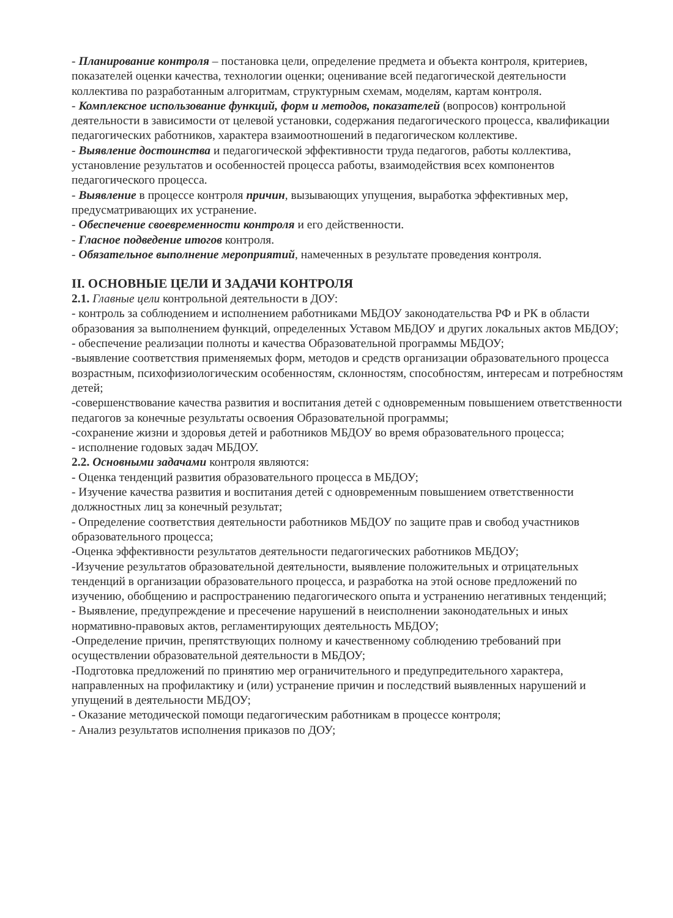- Планирование контроля – постановка цели, определение предмета и объекта контроля, критериев, показателей оценки качества, технологии оценки; оценивание всей педагогической деятельности коллектива по разработанным алгоритмам, структурным схемам, моделям, картам контроля.
- Комплексное использование функций, форм и методов, показателей (вопросов) контрольной деятельности в зависимости от целевой установки, содержания педагогического процесса, квалификации педагогических работников, характера взаимоотношений в педагогическом коллективе.
- Выявление достоинства и педагогической эффективности труда педагогов, работы коллектива, установление результатов и особенностей процесса работы, взаимодействия всех компонентов педагогического процесса.
- Выявление в процессе контроля причин, вызывающих упущения, выработка эффективных мер, предусматривающих их устранение.
- Обеспечение своевременности контроля и его действенности.
- Гласное подведение итогов контроля.
- Обязательное выполнение мероприятий, намеченных в результате проведения контроля.
II. ОСНОВНЫЕ ЦЕЛИ И ЗАДАЧИ КОНТРОЛЯ
2.1. Главные цели контрольной деятельности в ДОУ:
- контроль за соблюдением и исполнением работниками МБДОУ законодательства РФ и РК в области образования за выполнением функций, определенных Уставом МБДОУ и других локальных актов МБДОУ;
- обеспечение реализации полноты и качества Образовательной программы МБДОУ;
-выявление соответствия применяемых форм, методов и средств организации образовательного процесса возрастным, психофизиологическим особенностям, склонностям, способностям, интересам и потребностям детей;
-совершенствование качества развития и воспитания детей с одновременным повышением ответственности педагогов за конечные результаты освоения Образовательной программы;
-сохранение жизни и здоровья детей и работников МБДОУ во время образовательного процесса;
- исполнение годовых задач МБДОУ.
2.2. Основными задачами контроля являются:
- Оценка тенденций развития образовательного процесса в МБДОУ;
- Изучение качества развития и воспитания детей с одновременным повышением ответственности должностных лиц за конечный результат;
- Определение соответствия деятельности работников МБДОУ по защите прав и свобод участников образовательного процесса;
-Оценка эффективности результатов деятельности педагогических работников МБДОУ;
-Изучение результатов образовательной деятельности, выявление положительных и отрицательных тенденций в организации образовательного процесса, и разработка на этой основе предложений по изучению, обобщению и распространению педагогического опыта и устранению негативных тенденций;
- Выявление, предупреждение и пресечение нарушений в неисполнении законодательных и иных нормативно-правовых актов, регламентирующих деятельность МБДОУ;
-Определение причин, препятствующих полному и качественному соблюдению требований при осуществлении образовательной деятельности в МБДОУ;
-Подготовка предложений по принятию мер ограничительного и предупредительного характера, направленных на профилактику и (или) устранение причин и последствий выявленных нарушений и упущений в деятельности МБДОУ;
- Оказание методической помощи педагогическим работникам в процессе контроля;
- Анализ результатов исполнения приказов по ДОУ;